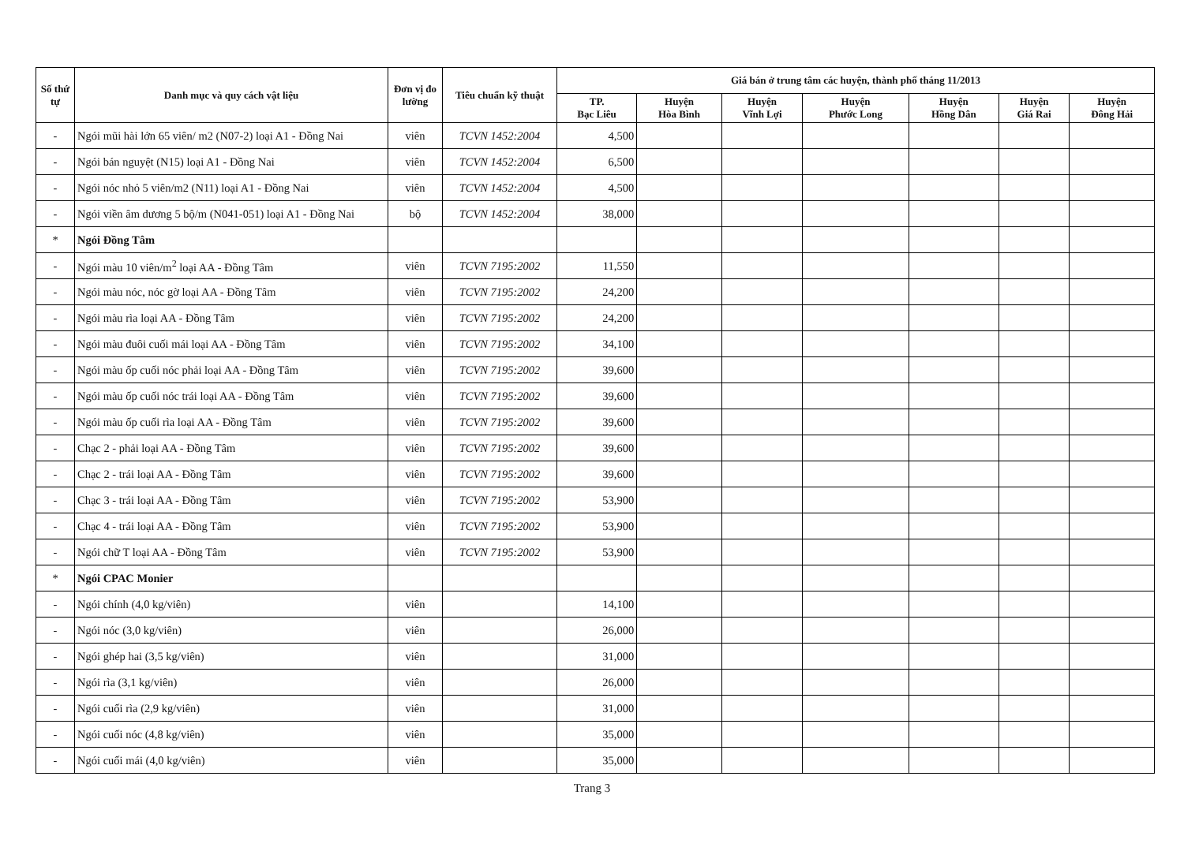| Số thứ tự | Danh mục và quy cách vật liệu | Đơn vị đo lường | Tiêu chuẩn kỹ thuật | Giá bán ở trung tâm các huyện, thành phố tháng 11/2013 | | | | | | |
| --- | --- | --- | --- | --- | --- | --- | --- | --- | --- | --- |
| | | | | TP. Bạc Liêu | Huyện Hòa Bình | Huyện Vĩnh Lợi | Huyện Phước Long | Huyện Hồng Dân | Huyện Giá Rai | Huyện Đông Hải |
| - | Ngói mũi hài lớn 65 viên/ m2 (N07-2) loại A1 - Đồng Nai | viên | TCVN 1452:2004 | 4,500 | | | | | | |
| - | Ngói bán nguyệt (N15) loại A1 - Đồng Nai | viên | TCVN 1452:2004 | 6,500 | | | | | | |
| - | Ngói nóc nhỏ 5 viên/m2 (N11) loại A1 - Đồng Nai | viên | TCVN 1452:2004 | 4,500 | | | | | | |
| - | Ngói viền âm dương 5 bộ/m (N041-051) loại A1 - Đồng Nai | bộ | TCVN 1452:2004 | 38,000 | | | | | | |
| * | Ngói Đồng Tâm | | | | | | | | | |
| - | Ngói màu 10 viên/m<sup>2</sup> loại AA - Đồng Tâm | viên | TCVN 7195:2002 | 11,550 | | | | | | |
| - | Ngói màu nóc, nóc gờ loại AA - Đồng Tâm | viên | TCVN 7195:2002 | 24,200 | | | | | | |
| - | Ngói màu rìa loại AA - Đồng Tâm | viên | TCVN 7195:2002 | 24,200 | | | | | | |
| - | Ngói màu đuôi cuối mái loại AA - Đồng Tâm | viên | TCVN 7195:2002 | 34,100 | | | | | | |
| - | Ngói màu ốp cuối nóc phải loại AA - Đồng Tâm | viên | TCVN 7195:2002 | 39,600 | | | | | | |
| - | Ngói màu ốp cuối nóc trái loại AA - Đồng Tâm | viên | TCVN 7195:2002 | 39,600 | | | | | | |
| - | Ngói màu ốp cuối rìa loại AA - Đồng Tâm | viên | TCVN 7195:2002 | 39,600 | | | | | | |
| - | Chạc 2 - phải loại AA - Đồng Tâm | viên | TCVN 7195:2002 | 39,600 | | | | | | |
| - | Chạc 2 - trái loại AA - Đồng Tâm | viên | TCVN 7195:2002 | 39,600 | | | | | | |
| - | Chạc 3 - trái loại AA - Đồng Tâm | viên | TCVN 7195:2002 | 53,900 | | | | | | |
| - | Chạc 4 - trái loại AA - Đồng Tâm | viên | TCVN 7195:2002 | 53,900 | | | | | | |
| - | Ngói chữ T loại AA - Đồng Tâm | viên | TCVN 7195:2002 | 53,900 | | | | | | |
| * | Ngói CPAC Monier | | | | | | | | | |
| - | Ngói chính (4,0 kg/viên) | viên | | 14,100 | | | | | | |
| - | Ngói nóc (3,0 kg/viên) | viên | | 26,000 | | | | | | |
| - | Ngói ghép hai (3,5 kg/viên) | viên | | 31,000 | | | | | | |
| - | Ngói rìa (3,1 kg/viên) | viên | | 26,000 | | | | | | |
| - | Ngói cuối rìa (2,9 kg/viên) | viên | | 31,000 | | | | | | |
| - | Ngói cuối nóc (4,8 kg/viên) | viên | | 35,000 | | | | | | |
| - | Ngói cuối mái (4,0 kg/viên) | viên | | 35,000 | | | | | | |
Trang 3